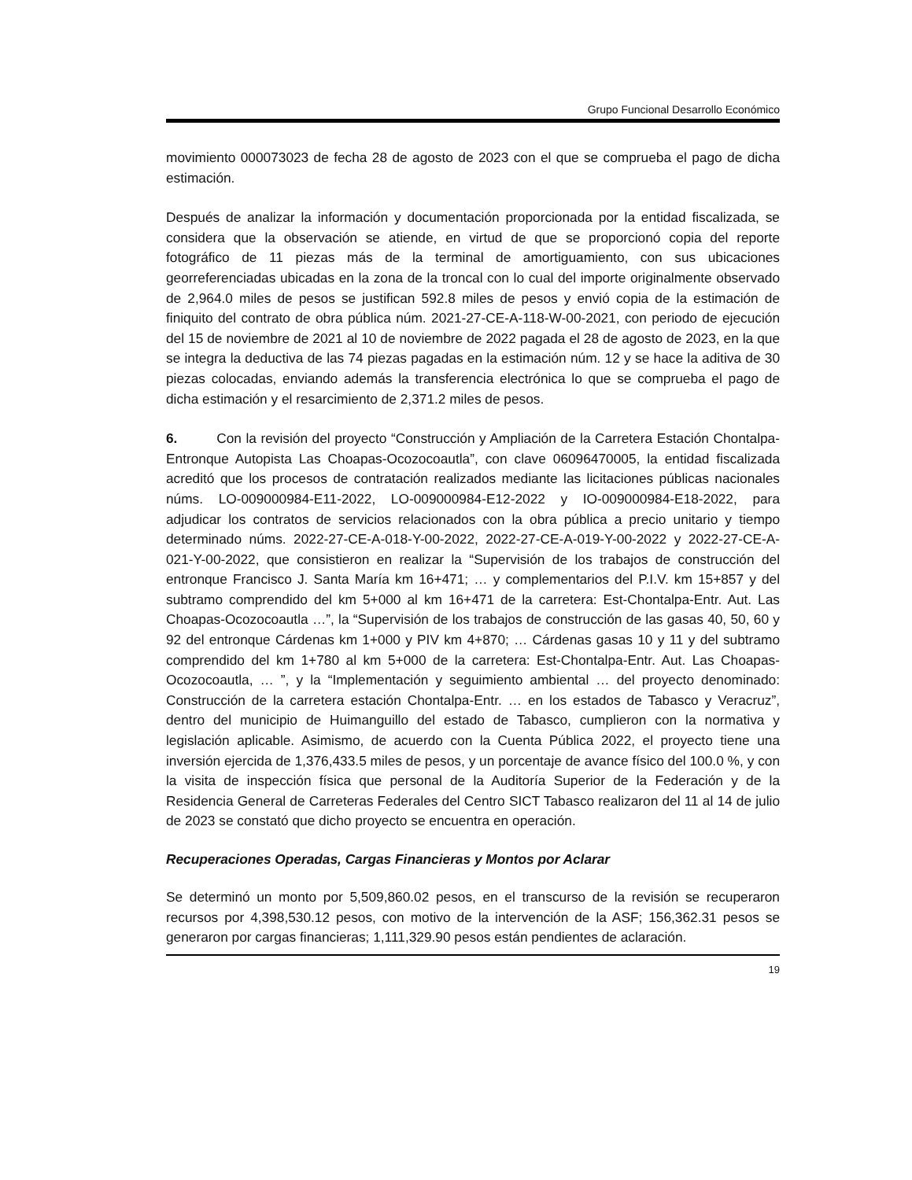Grupo Funcional Desarrollo Económico
movimiento 000073023 de fecha 28 de agosto de 2023 con el que se comprueba el pago de dicha estimación.
Después de analizar la información y documentación proporcionada por la entidad fiscalizada, se considera que la observación se atiende, en virtud de que se proporcionó copia del reporte fotográfico de 11 piezas más de la terminal de amortiguamiento, con sus ubicaciones georreferenciadas ubicadas en la zona de la troncal con lo cual del importe originalmente observado de 2,964.0 miles de pesos se justifican 592.8 miles de pesos y envió copia de la estimación de finiquito del contrato de obra pública núm. 2021-27-CE-A-118-W-00-2021, con periodo de ejecución del 15 de noviembre de 2021 al 10 de noviembre de 2022 pagada el 28 de agosto de 2023, en la que se integra la deductiva de las 74 piezas pagadas en la estimación núm. 12 y se hace la aditiva de 30 piezas colocadas, enviando además la transferencia electrónica lo que se comprueba el pago de dicha estimación y el resarcimiento de 2,371.2 miles de pesos.
6. Con la revisión del proyecto “Construcción y Ampliación de la Carretera Estación Chontalpa-Entronque Autopista Las Choapas-Ocozocoautla”, con clave 06096470005, la entidad fiscalizada acreditó que los procesos de contratación realizados mediante las licitaciones públicas nacionales núms. LO-009000984-E11-2022, LO-009000984-E12-2022 y IO-009000984-E18-2022, para adjudicar los contratos de servicios relacionados con la obra pública a precio unitario y tiempo determinado núms. 2022-27-CE-A-018-Y-00-2022, 2022-27-CE-A-019-Y-00-2022 y 2022-27-CE-A-021-Y-00-2022, que consistieron en realizar la “Supervisión de los trabajos de construcción del entronque Francisco J. Santa María km 16+471; … y complementarios del P.I.V. km 15+857 y del subtramo comprendido del km 5+000 al km 16+471 de la carretera: Est-Chontalpa-Entr. Aut. Las Choapas-Ocozocoautla …”, la “Supervisión de los trabajos de construcción de las gasas 40, 50, 60 y 92 del entronque Cárdenas km 1+000 y PIV km 4+870; … Cárdenas gasas 10 y 11 y del subtramo comprendido del km 1+780 al km 5+000 de la carretera: Est-Chontalpa-Entr. Aut. Las Choapas-Ocozocoautla, … ”, y la “Implementación y seguimiento ambiental … del proyecto denominado: Construcción de la carretera estación Chontalpa-Entr. … en los estados de Tabasco y Veracruz”, dentro del municipio de Huimanguillo del estado de Tabasco, cumplieron con la normativa y legislación aplicable. Asimismo, de acuerdo con la Cuenta Pública 2022, el proyecto tiene una inversión ejercida de 1,376,433.5 miles de pesos, y un porcentaje de avance físico del 100.0 %, y con la visita de inspección física que personal de la Auditoría Superior de la Federación y de la Residencia General de Carreteras Federales del Centro SICT Tabasco realizaron del 11 al 14 de julio de 2023 se constató que dicho proyecto se encuentra en operación.
Recuperaciones Operadas, Cargas Financieras y Montos por Aclarar
Se determinó un monto por 5,509,860.02 pesos, en el transcurso de la revisión se recuperaron recursos por 4,398,530.12 pesos, con motivo de la intervención de la ASF; 156,362.31 pesos se generaron por cargas financieras; 1,111,329.90 pesos están pendientes de aclaración.
19